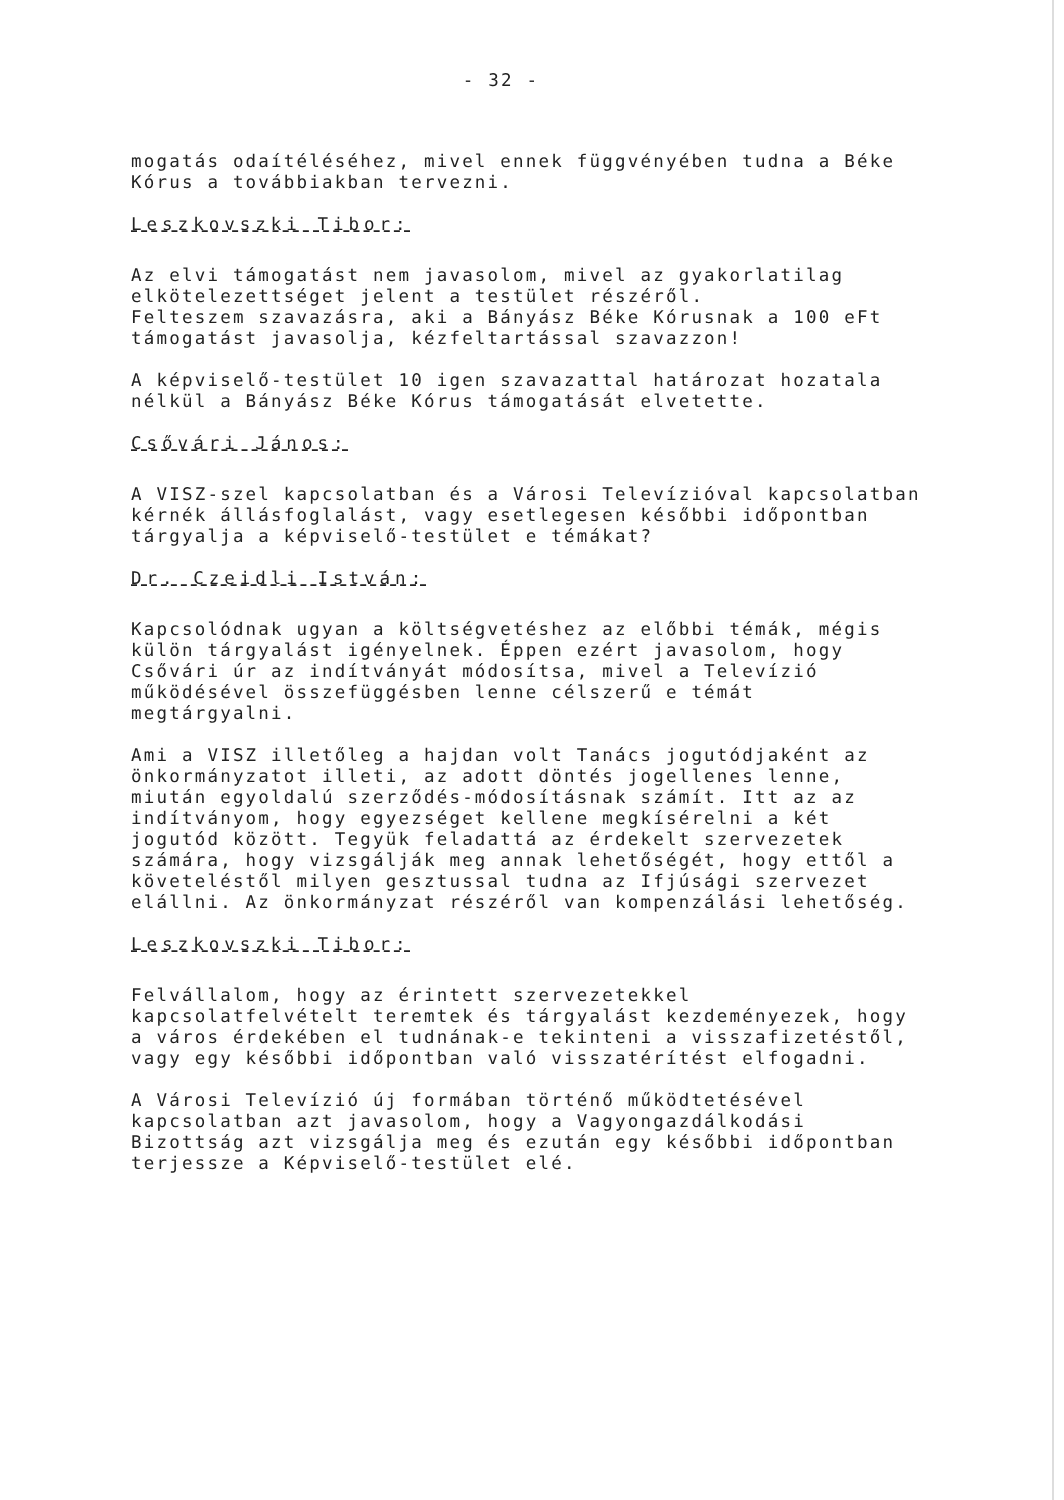- 32 -
mogatás odaítéléséhez, mivel ennek függvényében tudna a Béke Kórus a továbbiakban tervezni.
Leszkovszki Tibor:
Az elvi támogatást nem javasolom, mivel az gyakorlatilag elkötelezettséget jelent a testület részéről.
Felteszem szavazásra, aki a Bányász Béke Kórusnak a 100 eFt támogatást javasolja, kézfeltartással szavazzon!
A képviselő-testület 10 igen szavazattal határozat hozatala nélkül a Bányász Béke Kórus támogatását elvetette.
Csővári János:
A VISZ-szel kapcsolatban és a Városi Televízióval kapcsolatban kérnék állásfoglalást, vagy esetlegesen későbbi időpontban tárgyalja a képviselő-testület e témákat?
Dr. Czeidli István:
Kapcsolódnak ugyan a költségvetéshez az előbbi témák, mégis külön tárgyalást igényelnek. Éppen ezért javasolom, hogy Csővári úr az indítványát módosítsa, mivel a Televízió működésével összefüggésben lenne célszerű e témát megtárgyalni.
Ami a VISZ illetőleg a hajdan volt Tanács jogutódjaként az önkormányzatot illeti, az adott döntés jogellenes lenne, miután egyoldalú szerződés-módosításnak számít. Itt az az indítványom, hogy egyezséget kellene megkísérelni a két jogutód között. Tegyük feladattá az érdekelt szervezetek számára, hogy vizsgálják meg annak lehetőségét, hogy ettől a követeléstől milyen gesztussal tudna az Ifjúsági szervezet elállni. Az önkormányzat részéről van kompenzálási lehetőség.
Leszkovszki Tibor:
Felvállalom, hogy az érintett szervezetekkel kapcsolatfelvételt teremtek és tárgyalást kezdeményezek, hogy a város érdekében el tudnának-e tekinteni a visszafizetéstől, vagy egy későbbi időpontban való visszatérítést elfogadni.
A Városi Televízió új formában történő működtetésével kapcsolatban azt javasolom, hogy a Vagyongazdálkodási Bizottság azt vizsgálja meg és ezután egy későbbi időpontban terjessze a Képviselő-testület elé.